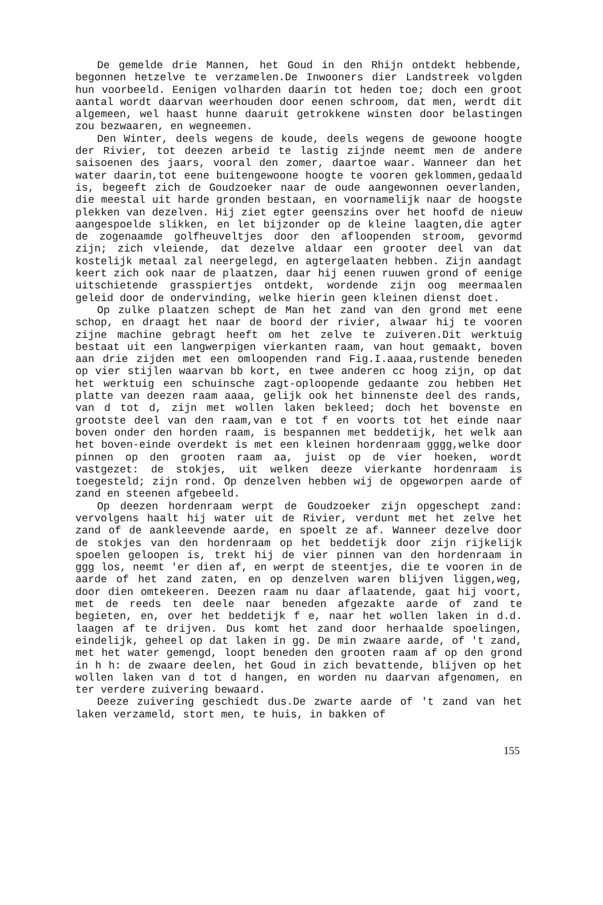De gemelde drie Mannen, het Goud in den Rhijn ontdekt hebbende, begonnen hetzelve te verzamelen.De Inwooners dier Landstreek volgden hun voorbeeld. Eenigen volharden daarin tot heden toe; doch een groot aantal wordt daarvan weerhouden door eenen schroom, dat men, werdt dit algemeen, wel haast hunne daaruit getrokkene winsten door belastingen zou bezwaaren, en wegneemen.
Den Winter, deels wegens de koude, deels wegens de gewoone hoogte der Rivier, tot deezen arbeid te lastig zijnde neemt men de andere saisoenen des jaars, vooral den zomer, daartoe waar. Wanneer dan het water daarin,tot eene buitengewoone hoogte te vooren geklommen,gedaald is, begeeft zich de Goudzoeker naar de oude aangewonnen oeverlanden, die meestal uit harde gronden bestaan, en voornamelijk naar de hoogste plekken van dezelven. Hij ziet egter geenszins over het hoofd de nieuw aangespoelde slikken, en let bijzonder op de kleine laagten,die agter de zogenaamde golfheuveltjes door den afloopenden stroom, gevormd zijn; zich vleiende, dat dezelve aldaar een grooter deel van dat kostelijk metaal zal neergelegd, en agtergelaaten hebben. Zijn aandagt keert zich ook naar de plaatzen, daar hij eenen ruuwen grond of eenige uitschietende grasspiertjes ontdekt, wordende zijn oog meermaalen geleid door de ondervinding, welke hierin geen kleinen dienst doet.
Op zulke plaatzen schept de Man het zand van den grond met eene schop, en draagt het naar de boord der rivier, alwaar hij te vooren zijne machine gebragt heeft om het zelve te zuiveren.Dit werktuig bestaat uit een langwerpigen vierkanten raam, van hout gemaakt, boven aan drie zijden met een omloopenden rand Fig.I.aaaa,rustende beneden op vier stijlen waarvan bb kort, en twee anderen cc hoog zijn, op dat het werktuig een schuinsche zagt-oploopende gedaante zou hebben Het platte van deezen raam aaaa, gelijk ook het binnenste deel des rands, van d tot d, zijn met wollen laken bekleed; doch het bovenste en grootste deel van den raam,van e tot f en voorts tot het einde naar boven onder den horden raam, is bespannen met beddetijk, het welk aan het boven-einde overdekt is met een kleinen hordenraam gggg,welke door pinnen op den grooten raam aa, juist op de vier hoeken, wordt vastgezet: de stokjes, uit welken deeze vierkante hordenraam is toegesteld; zijn rond. Op denzelven hebben wij de opgeworpen aarde of zand en steenen afgebeeld.
Op deezen hordenraam werpt de Goudzoeker zijn opgeschept zand: vervolgens haalt hij water uit de Rivier, verdunt met het zelve het zand of de aankleevende aarde, en spoelt ze af. Wanneer dezelve door de stokjes van den hordenraam op het beddetijk door zijn rijkelijk spoelen geloopen is, trekt hij de vier pinnen van den hordenraam in ggg los, neemt 'er dien af, en werpt de steentjes, die te vooren in de aarde of het zand zaten, en op denzelven waren blijven liggen,weg, door dien omtekeeren. Deezen raam nu daar aflaatende, gaat hij voort, met de reeds ten deele naar beneden afgezakte aarde of zand te begieten, en, over het beddetijk f e, naar het wollen laken in d.d. laagen af te drijven. Dus komt het zand door herhaalde spoelingen, eindelijk, geheel op dat laken in gg. De min zwaare aarde, of 't zand, met het water gemengd, loopt beneden den grooten raam af op den grond in h h: de zwaare deelen, het Goud in zich bevattende, blijven op het wollen laken van d tot d hangen, en worden nu daarvan afgenomen, en ter verdere zuivering bewaard.
Deeze zuivering geschiedt dus.De zwarte aarde of 't zand van het laken verzameld, stort men, te huis, in bakken of
155